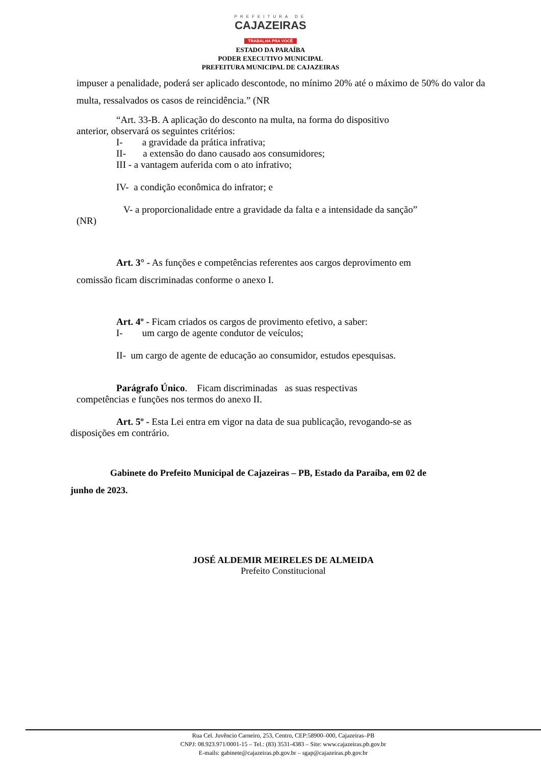PREFEITURA DE
CAJAZEIRAS
TRABALHA PRA VOCÊ
ESTADO DA PARAÍBA
PODER EXECUTIVO MUNICIPAL
PREFEITURA MUNICIPAL DE CAJAZEIRAS
impuser a penalidade, poderá ser aplicado descontode, no mínimo 20% até o máximo de 50% do valor da multa, ressalvados os casos de reincidência.” (NR
“Art. 33-B. A aplicação do desconto na multa, na forma do dispositivo
anterior, observará os seguintes critérios:
I- a gravidade da prática infrativa;
II- a extensão do dano causado aos consumidores;
III - a vantagem auferida com o ato infrativo;
IV- a condição econômica do infrator; e
V- a proporcionalidade entre a gravidade da falta e a intensidade da sanção”
(NR)
Art. 3° - As funções e competências referentes aos cargos deprovimento em
comissão ficam discriminadas conforme o anexo I.
Art. 4º - Ficam criados os cargos de provimento efetivo, a saber:
I- um cargo de agente condutor de veículos;
II- um cargo de agente de educação ao consumidor, estudos epesquisas.
Parágrafo Único. Ficam discriminadas as suas respectivas
competências e funções nos termos do anexo II.
Art. 5º - Esta Lei entra em vigor na data de sua publicação, revogando-se as
disposições em contrário.
Gabinete do Prefeito Municipal de Cajazeiras – PB, Estado da Paraíba, em 02 de
junho de 2023.
JOSÉ ALDEMIR MEIRELES DE ALMEIDA
Prefeito Constitucional
Rua Cel. Juvêncio Carneiro, 253, Centro, CEP:58900–000, Cajazeiras–PB
CNPJ: 08.923.971/0001-15 – Tel.: (83) 3531-4383 – Site: www.cajazeiras.pb.gov.br
E-mails: gabinete@cajazeiras.pb.gov.br – sgap@cajazeiras.pb.gov.br